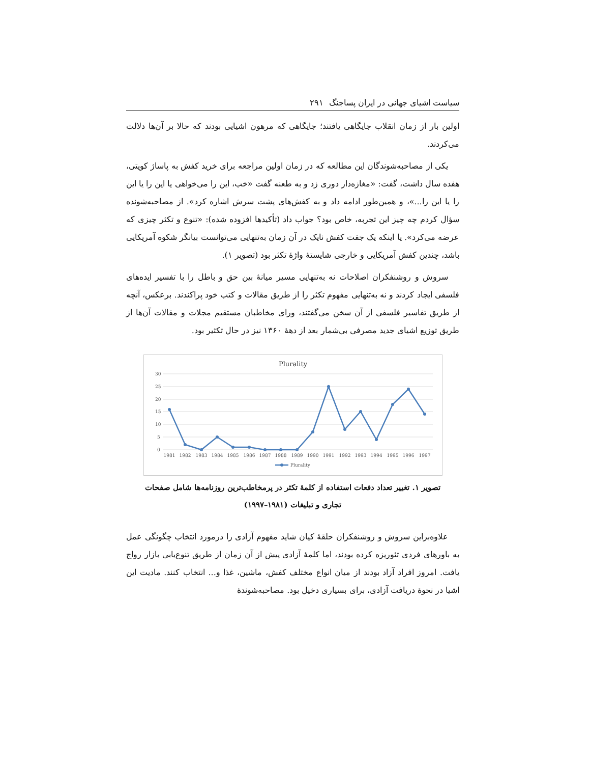سیاست اشیای جهانی در ایران پساجنگ ۲۹۱
اولین بار از زمان انقلاب جایگاهی یافتند؛ جایگاهی که مرهون اشیایی بودند که حالا بر آن‌ها دلالت می‌کردند.
یکی از مصاحبه‌شوندگان این مطالعه که در زمان اولین مراجعه برای خرید کفش به پاساژ کویتی، هفده سال داشت، گفت: «مغازه‌دار دوری زد و به طعنه گفت «خب، این را می‌خواهی یا این را یا این را یا این را...»، و همین‌طور ادامه داد و به کفش‌های پشت سرش اشاره کرد». از مصاحبه‌شونده سؤال کردم چه چیز این تجربه، خاص بود؟ جواب داد (تأکیدها افزوده شده): «تنوع و تکثر چیزی که عرضه می‌کرد». یا اینکه یک جفت کفش نایک در آن زمان به‌تنهایی می‌توانست بیانگر شکوه آمریکایی باشد، چندین کفش آمریکایی و خارجی شایستهٔ واژهٔ تکثر بود (تصویر ۱).
سروش و روشنفکران اصلاحات نه به‌تنهایی مسیر میانهٔ بین حق و باطل را با تفسیر ایده‌های فلسفی ایجاد کردند و نه به‌تنهایی مفهوم تکثر را از طریق مقالات و کتب خود پراکندند. برعکس، آنچه از طریق تفاسیر فلسفی از آن سخن می‌گفتند، ورای مخاطبان مستقیم مجلات و مقالات آن‌ها از طریق توزیع اشیای جدید مصرفی بی‌شمار بعد از دهۀ ۱۳۶۰ نیز در حال تکثیر بود.
Plurality
30
25
20
15
10
5
0
1981
1982
1983
1984
1985
1986
1987
1988
1989
1990
1991
1992
1993
1994
1995
1996
1997
Plurality
تصویر ۱. تغییر تعداد دفعات استفاده از کلمهٔ تکثر در پرمخاطب‌ترین روزنامه‌ها شامل صفحات
تجاری و تبلیغات (۱۹۸۱–۱۹۹۷)
علاوه‌براین سروش و روشنفکران حلقهٔ کیان شاید مفهوم آزادی را درمورد انتخاب چگونگی عمل به باورهای فردی تئوریزه کرده بودند، اما کلمهٔ آزادی پیش از آن زمان از طریق تنوع‌یابی بازار رواج یافت. امروز افراد آزاد بودند از میان انواع مختلف کفش، ماشین، غذا و... انتخاب کنند. مادیت این اشیا در نحوهٔ دریافت آزادی، برای بسیاری دخیل بود. مصاحبه‌شوندهٔ